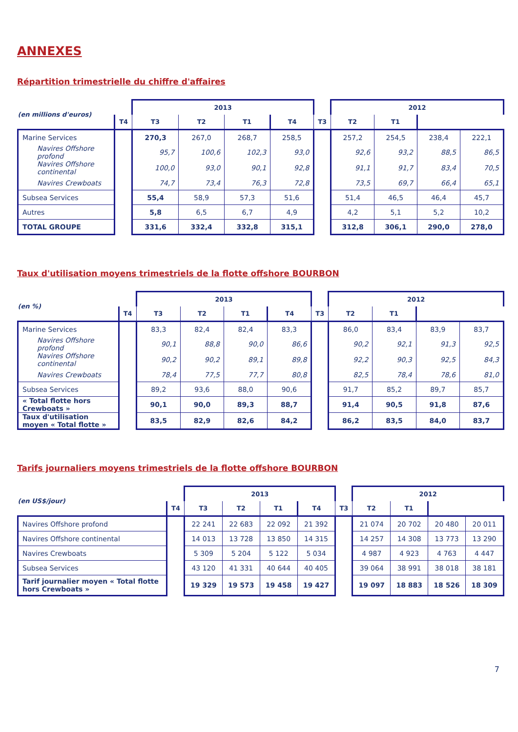ANNEXES
Répartition trimestrielle du chiffre d'affaires
| (en millions d'euros) | | 2013 | | | | | 2012 | | | |
| --- | --- | --- | --- | --- | --- | --- | --- | --- | --- | --- |
| | T4 | T3 | T2 | T1 | T4 | T3 | T2 | T1 | | |
| Marine Services | | 270,3 | 267,0 | 268,7 | 258,5 | | 257,2 | 254,5 | 238,4 | 222,1 |
| Navires Offshore profond | | 95,7 | 100,6 | 102,3 | 93,0 | | 92,6 | 93,2 | 88,5 | 86,5 |
| Navires Offshore continental | | 100,0 | 93,0 | 90,1 | 92,8 | | 91,1 | 91,7 | 83,4 | 70,5 |
| Navires Crewboats | | 74,7 | 73,4 | 76,3 | 72,8 | | 73,5 | 69,7 | 66,4 | 65,1 |
| Subsea Services | | 55,4 | 58,9 | 57,3 | 51,6 | | 51,4 | 46,5 | 46,4 | 45,7 |
| Autres | | 5,8 | 6,5 | 6,7 | 4,9 | | 4,2 | 5,1 | 5,2 | 10,2 |
| TOTAL GROUPE | | 331,6 | 332,4 | 332,8 | 315,1 | | 312,8 | 306,1 | 290,0 | 278,0 |
Taux d'utilisation moyens trimestriels de la flotte offshore BOURBON
| (en %) | | 2013 | | | | | 2012 | | | |
| --- | --- | --- | --- | --- | --- | --- | --- | --- | --- | --- |
| | T4 | T3 | T2 | T1 | T4 | T3 | T2 | T1 | | |
| Marine Services | | 83,3 | 82,4 | 82,4 | 83,3 | | 86,0 | 83,4 | 83,9 | 83,7 |
| Navires Offshore profond | | 90,1 | 88,8 | 90,0 | 86,6 | | 90,2 | 92,1 | 91,3 | 92,5 |
| Navires Offshore continental | | 90,2 | 90,2 | 89,1 | 89,8 | | 92,2 | 90,3 | 92,5 | 84,3 |
| Navires Crewboats | | 78,4 | 77,5 | 77,7 | 80,8 | | 82,5 | 78,4 | 78,6 | 81,0 |
| Subsea Services | | 89,2 | 93,6 | 88,0 | 90,6 | | 91,7 | 85,2 | 89,7 | 85,7 |
| « Total flotte hors Crewboats » | | 90,1 | 90,0 | 89,3 | 88,7 | | 91,4 | 90,5 | 91,8 | 87,6 |
| Taux d'utilisation moyen « Total flotte » | | 83,5 | 82,9 | 82,6 | 84,2 | | 86,2 | 83,5 | 84,0 | 83,7 |
Tarifs journaliers moyens trimestriels de la flotte offshore BOURBON
| (en US$/jour) | | 2013 | | | | | 2012 | | | |
| --- | --- | --- | --- | --- | --- | --- | --- | --- | --- | --- |
| | T4 | T3 | T2 | T1 | T4 | T3 | T2 | T1 | | |
| Navires Offshore profond | | 22 241 | 22 683 | 22 092 | 21 392 | | 21 074 | 20 702 | 20 480 | 20 011 |
| Navires Offshore continental | | 14 013 | 13 728 | 13 850 | 14 315 | | 14 257 | 14 308 | 13 773 | 13 290 |
| Navires Crewboats | | 5 309 | 5 204 | 5 122 | 5 034 | | 4 987 | 4 923 | 4 763 | 4 447 |
| Subsea Services | | 43 120 | 41 331 | 40 644 | 40 405 | | 39 064 | 38 991 | 38 018 | 38 181 |
| Tarif journalier moyen « Total flotte hors Crewboats » | | 19 329 | 19 573 | 19 458 | 19 427 | | 19 097 | 18 883 | 18 526 | 18 309 |
7